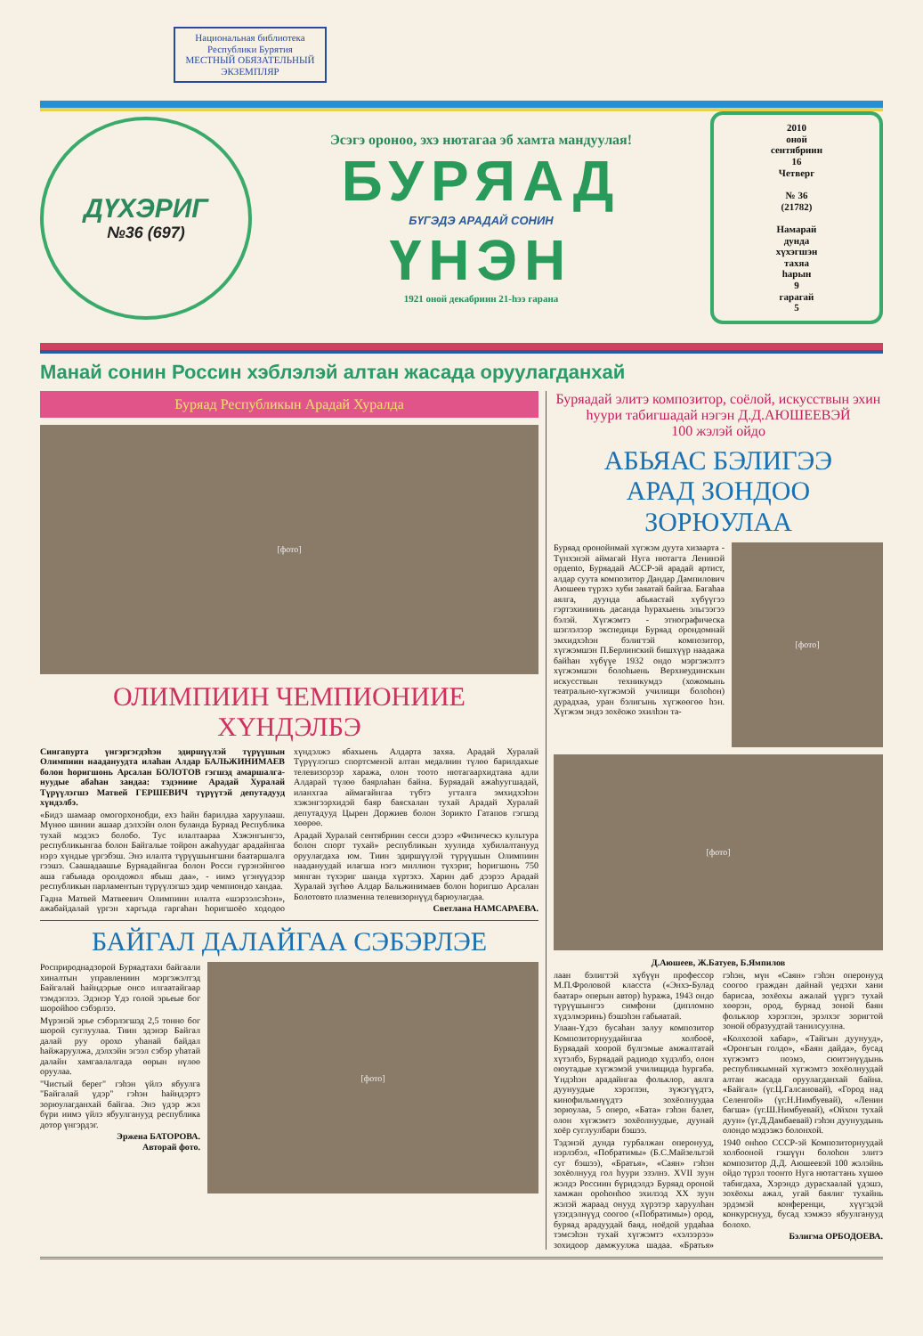Национальная библиотека
Республики Бурятия
МЕСТНЫЙ ОБЯЗАТЕЛЬНЫЙ ЭКЗЕМПЛЯР
ДҮХЭРИГ
№36 (697)
Эсэгэ ороноо, эхэ нютагаа эб хамта мандуулая!
БУРЯАД
БҮГЭДЭ АРАДАЙ СОНИН
ҮНЭН
1921 оной декабриин 21-hээ гарана
2010
оной
сентябриин
16
Четверг
№ 36
(21782)
Намарай
дунда
хүхэгшэн
тахяа
hарын
9
гарагай
5
Манай сонин Россин хэблэлэй алтан жасада оруулагданхай
Буряад Республикын Арадай Хуралда
[фото]
ОЛИМПИИН ЧЕМПИОНИИЕ ХҮНДЭЛБЭ
Сингапурта үнгэргэгдэhэн эдиршүүлэй түрүүшын Олимпиин наадануудта илаhан Алдар БАЛЬЖИНИМАЕВ болон hоригшонь Арсалан БОЛОТОВ гэгшэд амаршалга-нуудые абаhан зандаа: тэдэниие Арадай Хуралай Түрүүлэгшэ Матвей ГЕРШЕВИЧ түрүүтэй депутадууд хүндэлбэ.
«Бидэ шамаар омогорхонобди, ехэ hайн барилдаа харуулааш. Мүнөө шинии ашаар дэлхэйн олон буланда Буряад Республика тухай мэдэхэ болобо. Тус илалтаараа Хэжэнгынгээ, республикынгаа болон Байгалые тойрон ажаhуудаг арадайнгаа нэрэ хүндые үргэбэш. Энэ илалта түрүүшынгшни баатаршалга гээшэ. Саашадаашье Буряадайнгаа болон Росси гүрэнэйнгөө аша габьяада оролдожол ябыш даа», - иимэ үгэнүүдээр республикын парламентын түрүүлэгшэ эдир чемпиондо хандаа.
Гадна Матвей Матвеевич Олимпиин илалта «шэрээлсэhэн», ажабайдалай үргэн харгыда гаргаhан hоригшоёо хододоо хүндэлжэ ябахыень Алдарта захяа. Арадай Хуралай Түрүүлэгшэ спортсменэй алтан медалиин түлөө барилдахые телевизорээр хаража, олон тоото нютагаархидтаяа адли Алдарай түлөө баярлаhан байна. Буряадай ажаhуугшадай, иланхгаа аймагайнгаа түбтэ угталга эмхидхэhэн хэжэнгээрхидэй баяр баясхалан тухай Арадай Хуралай депутадууд Цырен Доржиев болон Зорикто Гатапов гэгшэд хөөрөө.
Арадай Хуралай сентябриин сесси дээрэ «Физическэ культура болон спорт тухай» республикын хуулида хубилалтанууд оруулагдаха юм. Тиин эдиршүүлэй түрүүшын Олимпиин наадануудай илагша нэгэ миллион түхэриг, hоригшонь 750 мянган түхэриг шанда хүртэхэ. Харин даб дээрээ Арадай Хуралай зүгhөө Алдар Бальжинимаев болон hоригшо Арсалан Болотовто плазменна телевизорнүүд барюулагдаа.
Светлана НАМСАРАЕВА.
БАЙГАЛ ДАЛАЙГАА СЭБЭРЛЭЕ
Росприроднадзорой Буряадтахи байгаали хиналтын управлениин мэргэжэлтэд Байгалай hайндэрые онсо илгаатайгаар тэмдэглээ. Эдэнэр Үдэ голой эрьеые бог шоройhоо сэбэрлээ.
Мүрэнэй эрье сэбэрлэгшэд 2,5 тонно бог шорой суглуулаа. Тиин эдэнэр Байгал далай руу орохо уhанай байдал hайжаруулжа, дэлхэйн эгээл сэбэр уhатай далайн хамгаалалгада өөрын нүлөө оруулаа.
"Чистый берег" гэhэн үйлэ ябуулга "Байгалай үдэр" гэhэн hайндэртэ зорюулагданхай байгаа. Энэ үдэр жэл бүри иимэ үйлэ ябуулганууд республика дотор үнгэрдэг.
Эржена БАТОРОВА.
Авторай фото.
[фото]
Буряадай элитэ композитор, соёлой, искусствын эхин hуури табигшадай нэгэн Д.Д.АЮШЕЕВЭЙ
100 жэлэй ойдо
АБЬЯАС БЭЛИГЭЭ
АРАД ЗОНДОО ЗОРЮУЛАА
Буряад оронойнмай хүгжэм дуута хизаарта - Түнхэнэй аймагай Нуга нютагта Ленинэй ордento, Буряадай АССР-эй арадай артист, алдар суута композитор Дандар Дампилович Аюшеев түрэхэ хуби заяатай байгаа. Багаhаа аялга, дуунда абьяастай хүбүүгээ гэртэхиниинь дасанда hурахыень эльгээгээ бэлэй. Хүгжэмтэ - этнографическа шэглэлээр экспедици Буряад орондомнай эмхидхэhэн бэлигтэй композитор, хүгжэмшэн П.Берлинский бишхүүр наадажа байhан хүбүүе 1932 ондо мэргэжэлтэ хүгжэмшэн болоhыень Верхнеудинскын искусствын техникумдэ (хожомынь театрально-хүгжэмэй училищи болоhон) дурадхаа, уран бэлигынь хүгжөөгөө hэн. Хүгжэм эндэ зохёожо эхилhэн та-
[фото]
[фото]
Д.Аюшеев, Ж.Батуев, Б.Ямпилов
лаан бэлигтэй хүбүүн профессор М.П.Фроловой класста («Энхэ-Булад баатар» оперын автор) hуража, 1943 ондо түрүүшынгээ симфони (дипломно хүдэлмэринь) бэшэhэн габьяатай.
Улаан-Үдээ бусаhан залуу композитор Композиторнуудайнгаа холбооё, Буряадай хоорой бүлгэмые амжалтатай хүтэлбэ, Буряадай радиодо хүдэлбэ, олон оюутадые хүгжэмэй училищида hургаба. Үндэhэн арадайнгаа фольклор, аялга дуунуудые хэрэглэн, зүжэгүүдтэ, кинофильмнүүдтэ зохёолнуудаа зорюулаа, 5 оперо, «Бата» гэhэн балет, олон хүгжэмтэ зохёолнуудые, дуунай хоёр суглуулбари бэшээ.
Тэдэнэй дунда гурбалжан оперонууд, нэрлэбэл, «Побратимы» (Б.С.Майзельтэй суг бэшээ), «Братья», «Саян» гэhэн зохёолнууд гол hуури эзэлнэ. XVII зуун жэлдэ Россиин бүридэлдэ Буряад ороной хамжан ороhонhоо эхилээд XX зуун жэлэй жараад онууд хүрэтэр харуулhан үзэгдэлнүүд соогоо («Побратимы») ород, буряад арадуудай баяд, ноёдой урдаhаа тэмсэhэн тухай хүгжэмтэ «хэлээрээ» зохидоор дамжуулжа шадаа. «Братья» гэhэн, мүн «Саян» гэhэн оперонууд соогоо граждан дайнай үедэхи хани барисаа, зохёохы ажалай үүргэ тухай хөөрэн, ород, буряад зоной баян фольклор хэрэглэн, эрэлхэг зоригтой зоной образуудтай танилсуулна.
«Колхозой хабар», «Тайгын дуунууд», «Оронгын голдо», «Баян дайда», бусад хүгжэмтэ поэмэ, сюитэнүүдынь республикымнай хүгжэмтэ зохёолнуудай алтан жасада оруулагданхай байна. «Байгал» (үг.Ц.Галсановай), «Город над Селенгой» (үг.Н.Нимбуевай), «Ленин багша» (үг.Ш.Нимбуевай), «Ойхон тухай дуун» (үг.Д.Дамбаевай) гэhэн дуунуудынь олондо мэдээжэ болонхой.
1940 онhоо СССР-эй Композиторнуудай холбооной гэшүүн болоhон элитэ композитор Д.Д. Аюшеевэй 100 жэлэйнь ойдо түрэл тоонто Нуга нютагтань хүшөө табигдаха, Хэрэндэ дурасхаалай үдэшэ, зохёохы ажал, угай баялиг тухайнь эрдэмэй конференци, хүүгэдэй конкурснууд, бусад хэмжээ ябуулганууд болохо.
Бэлигма ОРБОДОЕВА.